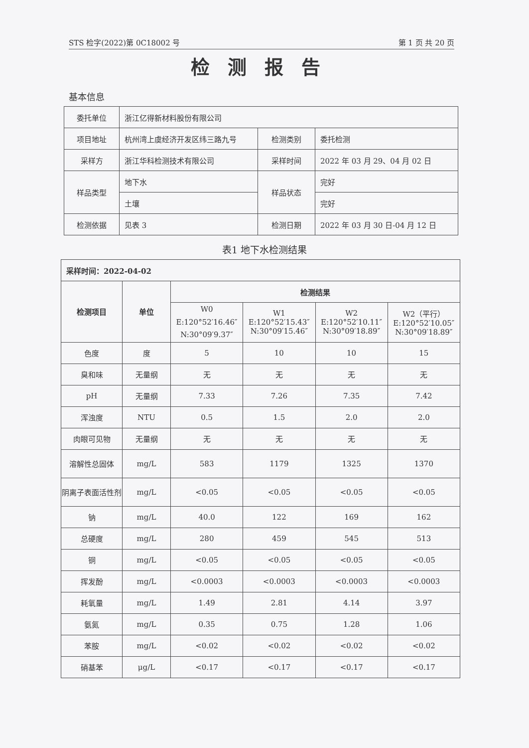STS 检字(2022)第 0C18002 号 第 1 页 共 20 页
检测报告
基本信息
| 委托单位 | 浙江亿得新材料股份有限公司 | | |
| 项目地址 | 杭州湾上虞经济开发区纬三路九号 | 检测类别 | 委托检测 |
| 采样方 | 浙江华科检测技术有限公司 | 采样时间 | 2022 年 03 月 29、04 月 02 日 |
| 样品类型 | 地下水 | 样品状态 | 完好 |
| | 土壤 | | 完好 |
| 检测依据 | 见表 3 | 检测日期 | 2022 年 03 月 30 日-04 月 12 日 |
表1 地下水检测结果
| 采样时间：2022-04-02 | | | | | |
| --- | --- | --- | --- | --- | --- |
| 检测项目 | 单位 | 检测结果 | | | |
| | | W0 E:120°52′16.46″ N:30°09′9.37″ | W1 E:120°52′15.43″ N:30°09′15.46″ | W2 E:120°52′10.11″ N:30°09′18.89″ | W2（平行） E:120°52′10.05″ N:30°09′18.89″ |
| 色度 | 度 | 5 | 10 | 10 | 15 |
| 臭和味 | 无量纲 | 无 | 无 | 无 | 无 |
| pH | 无量纲 | 7.33 | 7.26 | 7.35 | 7.42 |
| 浑浊度 | NTU | 0.5 | 1.5 | 2.0 | 2.0 |
| 肉眼可见物 | 无量纲 | 无 | 无 | 无 | 无 |
| 溶解性总固体 | mg/L | 583 | 1179 | 1325 | 1370 |
| 阴离子表面活性剂 | mg/L | <0.05 | <0.05 | <0.05 | <0.05 |
| 钠 | mg/L | 40.0 | 122 | 169 | 162 |
| 总硬度 | mg/L | 280 | 459 | 545 | 513 |
| 铜 | mg/L | <0.05 | <0.05 | <0.05 | <0.05 |
| 挥发酚 | mg/L | <0.0003 | <0.0003 | <0.0003 | <0.0003 |
| 耗氧量 | mg/L | 1.49 | 2.81 | 4.14 | 3.97 |
| 氨氮 | mg/L | 0.35 | 0.75 | 1.28 | 1.06 |
| 苯胺 | mg/L | <0.02 | <0.02 | <0.02 | <0.02 |
| 硝基苯 | μg/L | <0.17 | <0.17 | <0.17 | <0.17 |